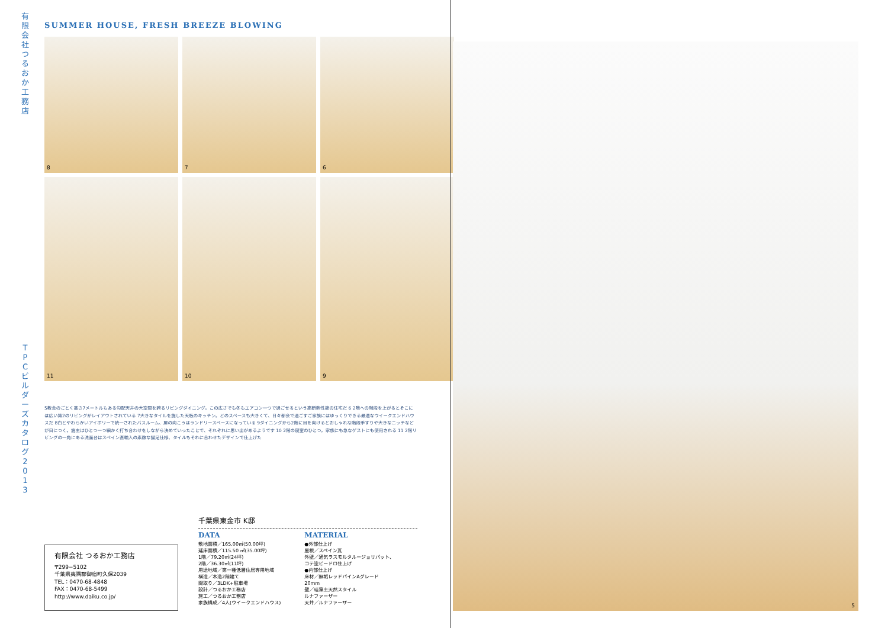有
限
会
社
つ
る
お
か
工
務
店
T
P
C
ビ
ル
ダ
ー
ズ
カ
タ
ロ
グ
2
0
1
3
SUMMER HOUSE, FRESH BREEZE BLOWING
8
7
6
11
10
9
5教会のごとく高さ7メートルもある勾配天井の大空間を誇るリビングダイニング。この広さでも冬もエアコン一つで過ごせるという高断熱性能の住宅だ 6 2階への階段を上がるとそこには広い第2のリビングがレイアウトされている 7大きなタイルを施した天板のキッチン。どのスペースも大きくて、日々都会で過ごすご家族にはゆっくりできる最適なウイークエンドハウスだ 8白とやわらかいアイボリーで統一されたバスルーム、扉の向こうはランドリースペースになっている 9ダイニングから2階に目を向けるとおしゃれな階段手すりや大きなニッチなどが目につく。施主はひとつ一つ細かく打ち合わせをしながら決めていったことで、それぞれに思い出があるようです 10 2階の寝室のひとつ。家族にも急なゲストにも使用される 11 2階リビングの一角にある洗面台はスペイン直輸入の素敵な猫足仕様、タイルもそれに合わせたデザインで仕上げた
千葉県東金市 K邸
DATA
敷地面積／165.00㎡(50.00坪)
延床面積／115.50 ㎡(35.00坪)
1階／79.20㎡(24坪)
2階／36.30㎡(11坪)
用途地域／第一種低層住居専用地域
構造／木造2階建て
間取り／3LDK+駐車場
設計／つるおか工務店
施工／つるおか工務店
家族構成／4人(ウイークエンドハウス)
MATERIAL
●外部仕上げ
屋根／スペイン瓦
外壁／通気ラスモルタルージョリパット、
コテ塗ビードロ仕上げ
●内部仕上げ
床材／無垢レッドパインAグレード
20mm
壁／珪藻土天然スタイル
ルナファーザー
天井／ルナファーザー
有限会社 つるおか工務店
〒299−5102
千葉県夷隅郡御宿町久保2039
TEL：0470-68-4848
FAX：0470-68-5499
http://www.daiku.co.jp/
5